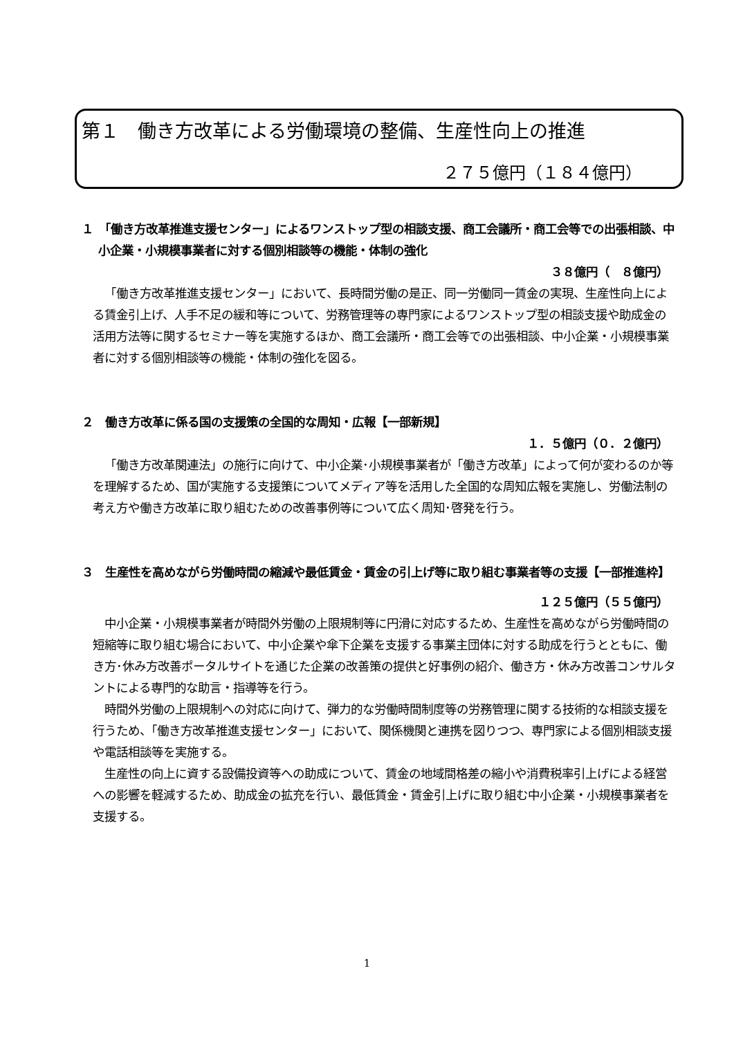第１　働き方改革による労働環境の整備、生産性向上の推進
２７５億円（１８４億円）
１　「働き方改革推進支援センター」によるワンストップ型の相談支援、商工会議所・商工会等での出張相談、中小企業・小規模事業者に対する個別相談等の機能・体制の強化
３８億円（　８億円）
「働き方改革推進支援センター」において、長時間労働の是正、同一労働同一賃金の実現、生産性向上による賃金引上げ、人手不足の緩和等について、労務管理等の専門家によるワンストップ型の相談支援や助成金の活用方法等に関するセミナー等を実施するほか、商工会議所・商工会等での出張相談、中小企業・小規模事業者に対する個別相談等の機能・体制の強化を図る。
２　働き方改革に係る国の支援策の全国的な周知・広報【一部新規】
１．５億円（０．２億円）
「働き方改革関連法」の施行に向けて、中小企業･小規模事業者が「働き方改革」によって何が変わるのか等を理解するため、国が実施する支援策についてメディア等を活用した全国的な周知広報を実施し、労働法制の考え方や働き方改革に取り組むための改善事例等について広く周知･啓発を行う。
３　生産性を高めながら労働時間の縮減や最低賃金・賃金の引上げ等に取り組む事業者等の支援【一部推進枠】
１２５億円（５５億円）
中小企業・小規模事業者が時間外労働の上限規制等に円滑に対応するため、生産性を高めながら労働時間の短縮等に取り組む場合において、中小企業や傘下企業を支援する事業主団体に対する助成を行うとともに、働き方･休み方改善ポータルサイトを通じた企業の改善策の提供と好事例の紹介、働き方・休み方改善コンサルタントによる専門的な助言・指導等を行う。
時間外労働の上限規制への対応に向けて、弾力的な労働時間制度等の労務管理に関する技術的な相談支援を行うため、「働き方改革推進支援センター」において、関係機関と連携を図りつつ、専門家による個別相談支援や電話相談等を実施する。
生産性の向上に資する設備投資等への助成について、賃金の地域間格差の縮小や消費税率引上げによる経営への影響を軽減するため、助成金の拡充を行い、最低賃金・賃金引上げに取り組む中小企業・小規模事業者を支援する。
1